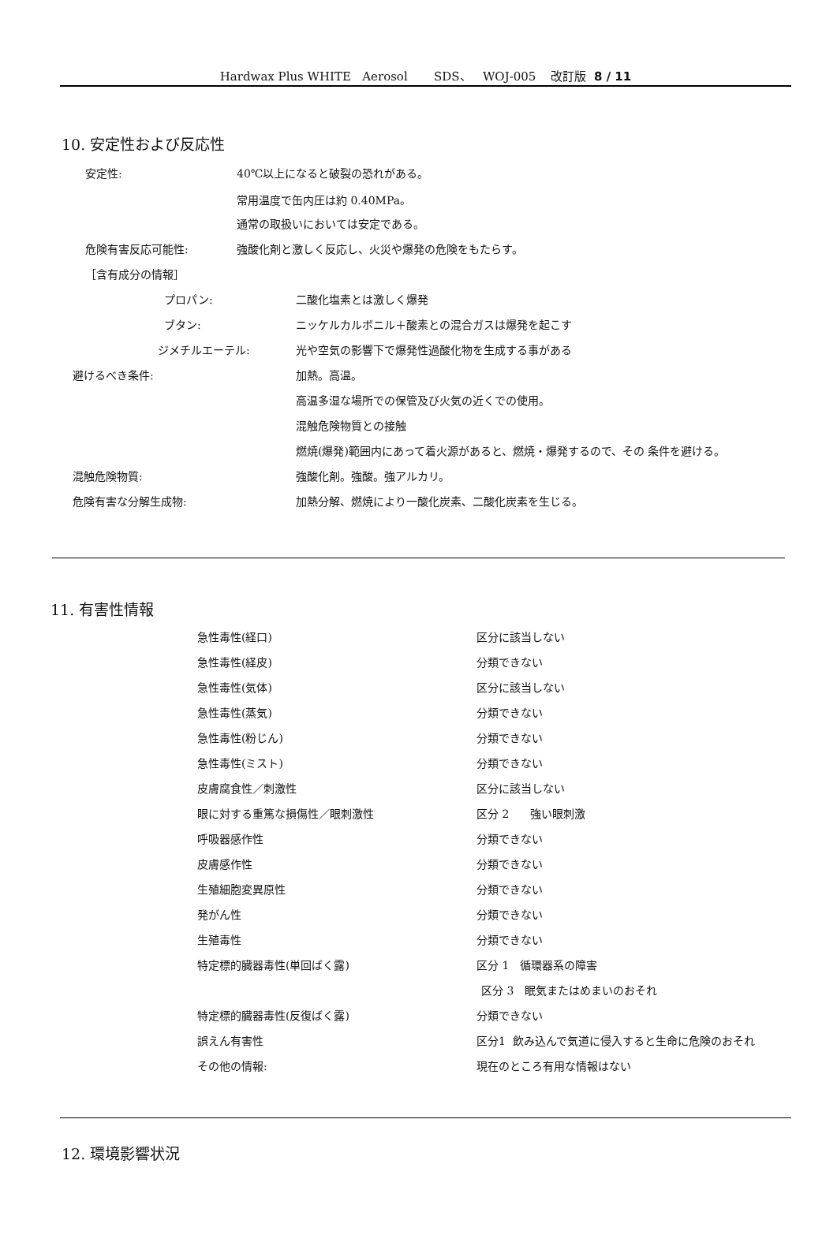Hardwax Plus WHITE Aerosol SDS、 WOJ-005 改訂版 8 / 11
10. 安定性および反応性
安定性: 40℃以上になると破裂の恐れがある。
常用温度で缶内圧は約 0.40MPa。
通常の取扱いにおいては安定である。
危険有害反応可能性: 強酸化剤と激しく反応し、火災や爆発の危険をもたらす。
［含有成分の情報］
プロパン: 二酸化塩素とは激しく爆発
ブタン: ニッケルカルボニル＋酸素との混合ガスは爆発を起こす
ジメチルエーテル: 光や空気の影響下で爆発性過酸化物を生成する事がある
避けるべき条件: 加熱。高温。
高温多湿な場所での保管及び火気の近くでの使用。
混触危険物質との接触
燃焼(爆発)範囲内にあって着火源があると、燃焼・爆発するので、その 条件を避ける。
混触危険物質: 強酸化剤。強酸。強アルカリ。
危険有害な分解生成物: 加熱分解、燃焼により一酸化炭素、二酸化炭素を生じる。
11. 有害性情報
急性毒性(経口) 区分に該当しない
急性毒性(経皮) 分類できない
急性毒性(気体) 区分に該当しない
急性毒性(蒸気) 分類できない
急性毒性(粉じん) 分類できない
急性毒性(ミスト) 分類できない
皮膚腐食性／刺激性 区分に該当しない
眼に対する重篤な損傷性／眼刺激性 区分 2 強い眼刺激
呼吸器感作性 分類できない
皮膚感作性 分類できない
生殖細胞変異原性 分類できない
発がん性 分類できない
生殖毒性 分類できない
特定標的臓器毒性(単回ばく露) 区分 1 循環器系の障害
区分 3 眠気またはめまいのおそれ
特定標的臓器毒性(反復ばく露) 分類できない
誤えん有害性 区分1 飲み込んで気道に侵入すると生命に危険のおそれ
その他の情報: 現在のところ有用な情報はない
12. 環境影響状況